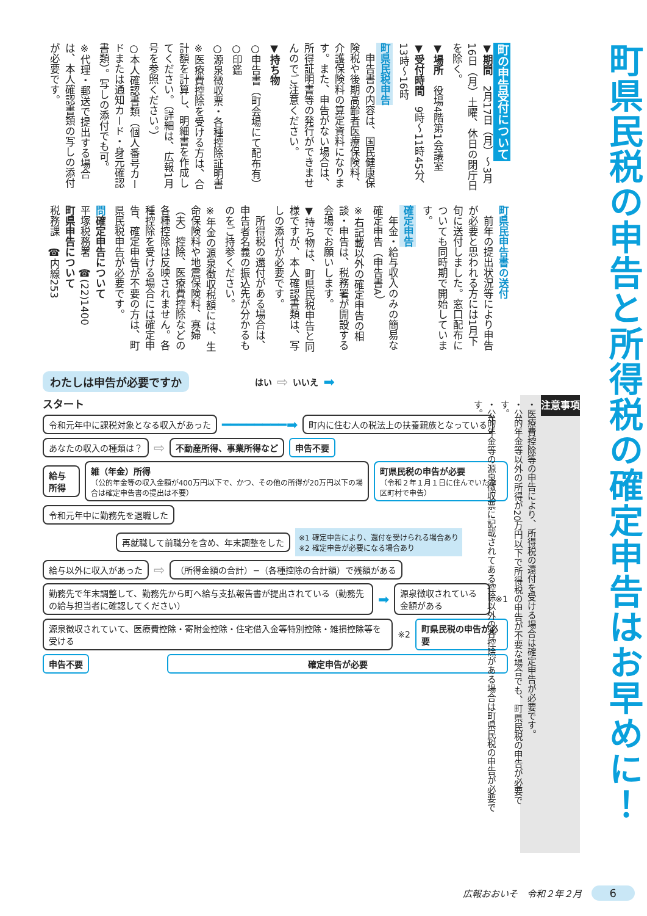町県民税の申告と所得税の確定申告はお早めに！
町の申告受付について
▼期間　2月17日（月）～3月16日（月）土曜、休日の閉庁日を除く。
▼場所　役場4階第1会議室
▼受付時間　9時～11時45分、13時～16時
町県民税申告
　申告書の内容は、国民健康保険税や後期高齢者医療保険料、介護保険料の算定資料になります。また、申告がない場合は、所得証明書等の発行ができませんのでご注意ください。
▼持ち物
○申告書（町会場にて配布有）
○印鑑
○源泉徴収票・各種控除証明書
※医療費控除を受ける方は、合計額を計算し、明細書を作成してください。（詳細は、広報1月号を参照ください。）
○本人確認書類（個人番号カードまたは通知カード・身元確認書類）。写しの添付でも可。
※代理・郵送で提出する場合は、本人確認書類の写しの添付が必要です。
町県民申告書の送付
　前年の提出状況等により申告が必要と思われる方には1月下旬に送付しました。窓口配布についても同時期で開始しています。
確定申告
　年金・給与収入のみの簡易な確定申告（申告書A）
※右記載以外の確定申告の相談・申告は、税務署が開設する会場でお願いします。
▼持ち物は、町県民税申告と同様ですが、本人確認書類は、写しの添付が必要です。
　所得税の還付がある場合は、申告者名義の振込先が分かるものをご持参ください。
※年金の源泉徴収税額には、生命保険料や地震保険料、寡婦（夫）控除、医療費控除などの各種控除は反映されません。各種控除を受ける場合には確定申告、確定申告が不要の方は、町県民税申告が必要です。
問確定申告について
平塚税務署　☎(22)1400
町県申告について
税務課　☎内線253
注意事項
・医療費控除等の申告により、所得税の還付を受ける場合は確定申告が必要です。
・公的年金等以外の所得が20万円以下で所得税の申告が不要な場合でも、町県民税の申告が必要です。
・公的年金等の源泉徴収票に記載されてある控除以外の各控除がある場合は町県民税の申告が必要です。
わたしは申告が必要ですか はい ⇨ いいえ ➡
スタート
令和元年中に課税対象となる収入があった ━━━━━━━━➡ 町内に住む人の税法上の扶養親族となっている
あなたの収入の種類は？ ⇨ 不動産所得、事業所得など 申告不要
給与所得 雑（年金）所得
（公的年金等の収入金額が400万円以下で、かつ、その他の所得が20万円以下の場合は確定申告書の提出は不要） 町県民税の申告が必要
（令和２年１月１日に住んでいた市区町村で申告）
令和元年中に勤務先を退職した
再就職して前職分を含め、年末調整をした ※1 確定申告により、還付を受けられる場合あり
※2 確定申告が必要になる場合あり
給与以外に収入があった ⇨ （所得金額の合計）−（各種控除の合計額）で残額がある
勤務先で年末調整して、勤務先から町へ給与支払報告書が提出されている（勤務先の給与担当者に確認してください） ➡ 源泉徴収されている金額がある ※1
源泉徴収されていて、医療費控除・寄附金控除・住宅借入金等特別控除・雑損控除等を受ける ※2 町県民税の申告が必要
申告不要 確定申告が必要
広報おおいそ　令和２年２月 6